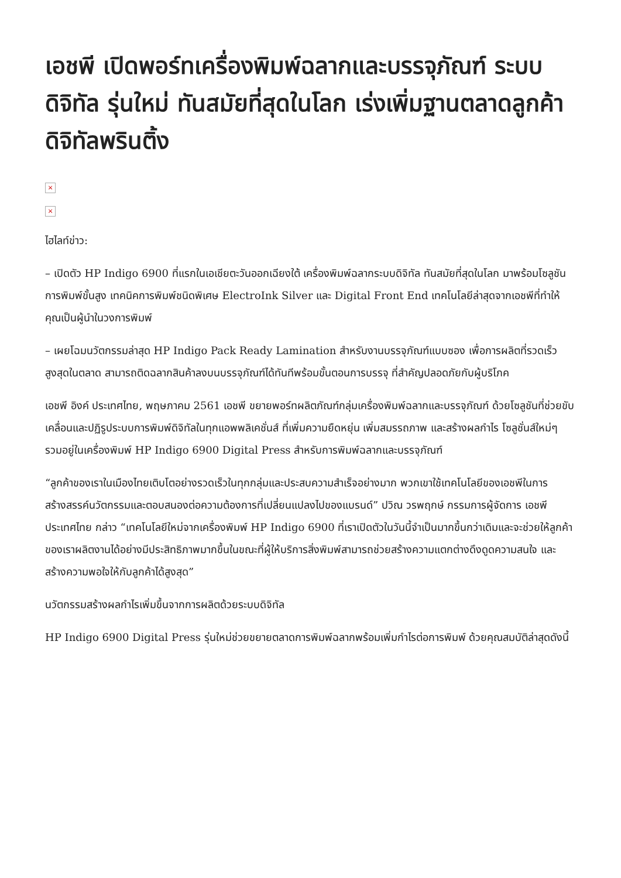เอชพี เปิดพอร์ทเครื่องพิมพ์ฉลากและบรรจุภัณฑ์ ระบบดิจิทัล รุ่นใหม่ ทันสมัยที่สุดในโลก เร่งเพิ่มฐานตลาดลูกค้าดิจิทัลพรินติ้ง
×
×
ไฮไลท์ข่าว:
– เปิดตัว HP Indigo 6900 ที่แรกในเอเชียตะวันออกเฉียงใต้ เครื่องพิมพ์ฉลากระบบดิจิทัล ทันสมัยที่สุดในโลก มาพร้อมโซลูชันการพิมพ์ขั้นสูง เทคนิคการพิมพ์ชนิดพิเศษ ElectroInk Silver และ Digital Front End เทคโนโลยีล่าสุดจากเอชพีที่ทำให้คุณเป็นผู้นำในวงการพิมพ์
– เผยโฉมนวัตกรรมล่าสุด HP Indigo Pack Ready Lamination สำหรับงานบรรจุภัณฑ์แบบซอง เพื่อการผลิตที่รวดเร็วสูงสุดในตลาด สามารถติดฉลากสินค้าลงบนบรรจุภัณฑ์ได้ทันทีพร้อมขั้นตอนการบรรจุ ที่สำคัญปลอดภัยกับผู้บริโภค
เอชพี อิงค์ ประเทศไทย, พฤษภาคม 2561 เอชพี ขยายพอร์ทผลิตภัณฑ์กลุ่มเครื่องพิมพ์ฉลากและบรรจุภัณฑ์ ด้วยโซลูชันที่ช่วยขับเคลื่อนและปฏิรูประบบการพิมพ์ดิจิทัลในทุกแอพพลิเคชั่นส์ ที่เพิ่มความยืดหยุ่น เพิ่มสมรรถภาพ และสร้างผลกำไร โซลูชั่นส์ใหม่ๆ รวมอยู่ในเครื่องพิมพ์ HP Indigo 6900 Digital Press สำหรับการพิมพ์ฉลากและบรรจุภัณฑ์
“ลูกค้าของเราในเมืองไทยเติบโตอย่างรวดเร็วในทุกกลุ่มและประสบความสำเร็จอย่างมาก พวกเขาใช้เทคโนโลยีของเอชพีในการสร้างสรรค์นวัตกรรมและตอบสนองต่อความต้องการที่เปลี่ยนแปลงไปของแบรนด์” ปวิณ วรพฤกษ์ กรรมการผู้จัดการ เอชพี ประเทศไทย กล่าว “เทคโนโลยีใหม่จากเครื่องพิมพ์ HP Indigo 6900 ที่เราเปิดตัวในวันนี้จำเป็นมากขึ้นกว่าเดิมและจะช่วยให้ลูกค้าของเราผลิตงานได้อย่างมีประสิทธิภาพมากขึ้นในขณะที่ผู้ให้บริการสิ่งพิมพ์สามารถช่วยสร้างความแตกต่างดึงดูดความสนใจ และสร้างความพอใจให้กับลูกค้าได้สูงสุด”
นวัตกรรมสร้างผลกำไรเพิ่มขึ้นจากการผลิตด้วยระบบดิจิทัล
HP Indigo 6900 Digital Press รุ่นใหม่ช่วยขยายตลาดการพิมพ์ฉลากพร้อมเพิ่มกำไรต่อการพิมพ์ ด้วยคุณสมบัติล่าสุดดังนี้